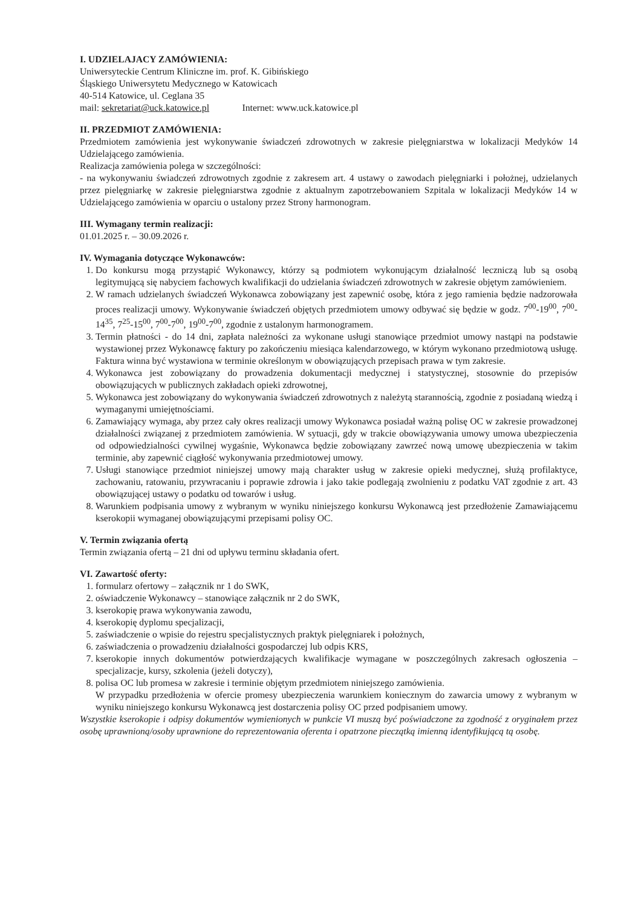I. UDZIELAJACY ZAMÓWIENIA:
Uniwersyteckie Centrum Kliniczne im. prof. K. Gibińskiego
Śląskiego Uniwersytetu Medycznego w Katowicach
40-514 Katowice, ul. Ceglana 35
mail: sekretariat@uck.katowice.pl Internet: www.uck.katowice.pl
II. PRZEDMIOT ZAMÓWIENIA:
Przedmiotem zamówienia jest wykonywanie świadczeń zdrowotnych w zakresie pielęgniarstwa w lokalizacji Medyków 14 Udzielającego zamówienia.
Realizacja zamówienia polega w szczególności:
- na wykonywaniu świadczeń zdrowotnych zgodnie z zakresem art. 4 ustawy o zawodach pielęgniarki i położnej, udzielanych przez pielęgniarkę w zakresie pielęgniarstwa zgodnie z aktualnym zapotrzebowaniem Szpitala w lokalizacji Medyków 14 w Udzielającego zamówienia w oparciu o ustalony przez Strony harmonogram.
III. Wymagany termin realizacji:
01.01.2025 r. – 30.09.2026 r.
IV. Wymagania dotyczące Wykonawców:
1. Do konkursu mogą przystąpić Wykonawcy, którzy są podmiotem wykonującym działalność leczniczą lub są osobą legitymującą się nabyciem fachowych kwalifikacji do udzielania świadczeń zdrowotnych w zakresie objętym zamówieniem.
2. W ramach udzielanych świadczeń Wykonawca zobowiązany jest zapewnić osobę, która z jego ramienia będzie nadzorowała proces realizacji umowy. Wykonywanie świadczeń objętych przedmiotem umowy odbywać się będzie w godz. 7<sup>00</sup>-19<sup>00</sup>, 7<sup>00</sup>-14<sup>35</sup>, 7<sup>25</sup>-15<sup>00</sup>, 7<sup>00</sup>-7<sup>00</sup>, 19<sup>00</sup>-7<sup>00</sup>, zgodnie z ustalonym harmonogramem.
3. Termin płatności - do 14 dni, zapłata należności za wykonane usługi stanowiące przedmiot umowy nastąpi na podstawie wystawionej przez Wykonawcę faktury po zakończeniu miesiąca kalendarzowego, w którym wykonano przedmiotową usługę. Faktura winna być wystawiona w terminie określonym w obowiązujących przepisach prawa w tym zakresie.
4. Wykonawca jest zobowiązany do prowadzenia dokumentacji medycznej i statystycznej, stosownie do przepisów obowiązujących w publicznych zakładach opieki zdrowotnej,
5. Wykonawca jest zobowiązany do wykonywania świadczeń zdrowotnych z należytą starannością, zgodnie z posiadaną wiedzą i wymaganymi umiejętnościami.
6. Zamawiający wymaga, aby przez cały okres realizacji umowy Wykonawca posiadał ważną polisę OC w zakresie prowadzonej działalności związanej z przedmiotem zamówienia. W sytuacji, gdy w trakcie obowiązywania umowy umowa ubezpieczenia od odpowiedzialności cywilnej wygaśnie, Wykonawca będzie zobowiązany zawrzeć nową umowę ubezpieczenia w takim terminie, aby zapewnić ciągłość wykonywania przedmiotowej umowy.
7. Usługi stanowiące przedmiot niniejszej umowy mają charakter usług w zakresie opieki medycznej, służą profilaktyce, zachowaniu, ratowaniu, przywracaniu i poprawie zdrowia i jako takie podlegają zwolnieniu z podatku VAT zgodnie z art. 43 obowiązującej ustawy o podatku od towarów i usług.
8. Warunkiem podpisania umowy z wybranym w wyniku niniejszego konkursu Wykonawcą jest przedłożenie Zamawiającemu kserokopii wymaganej obowiązującymi przepisami polisy OC.
V. Termin związania ofertą
Termin związania ofertą – 21 dni od upływu terminu składania ofert.
VI. Zawartość oferty:
1. formularz ofertowy – załącznik nr 1 do SWK,
2. oświadczenie Wykonawcy – stanowiące załącznik nr 2 do SWK,
3. kserokopię prawa wykonywania zawodu,
4. kserokopię dyplomu specjalizacji,
5. zaświadczenie o wpisie do rejestru specjalistycznych praktyk pielęgniarek i położnych,
6. zaświadczenia o prowadzeniu działalności gospodarczej lub odpis KRS,
7. kserokopie innych dokumentów potwierdzających kwalifikacje wymagane w poszczególnych zakresach ogłoszenia – specjalizacje, kursy, szkolenia (jeżeli dotyczy),
8. polisa OC lub promesa w zakresie i terminie objętym przedmiotem niniejszego zamówienia.
W przypadku przedłożenia w ofercie promesy ubezpieczenia warunkiem koniecznym do zawarcia umowy z wybranym w wyniku niniejszego konkursu Wykonawcą jest dostarczenia polisy OC przed podpisaniem umowy.
Wszystkie kserokopie i odpisy dokumentów wymienionych w punkcie VI muszą być poświadczone za zgodność z oryginałem przez osobę uprawnioną/osoby uprawnione do reprezentowania oferenta i opatrzone pieczątką imienną identyfikującą tą osobę.